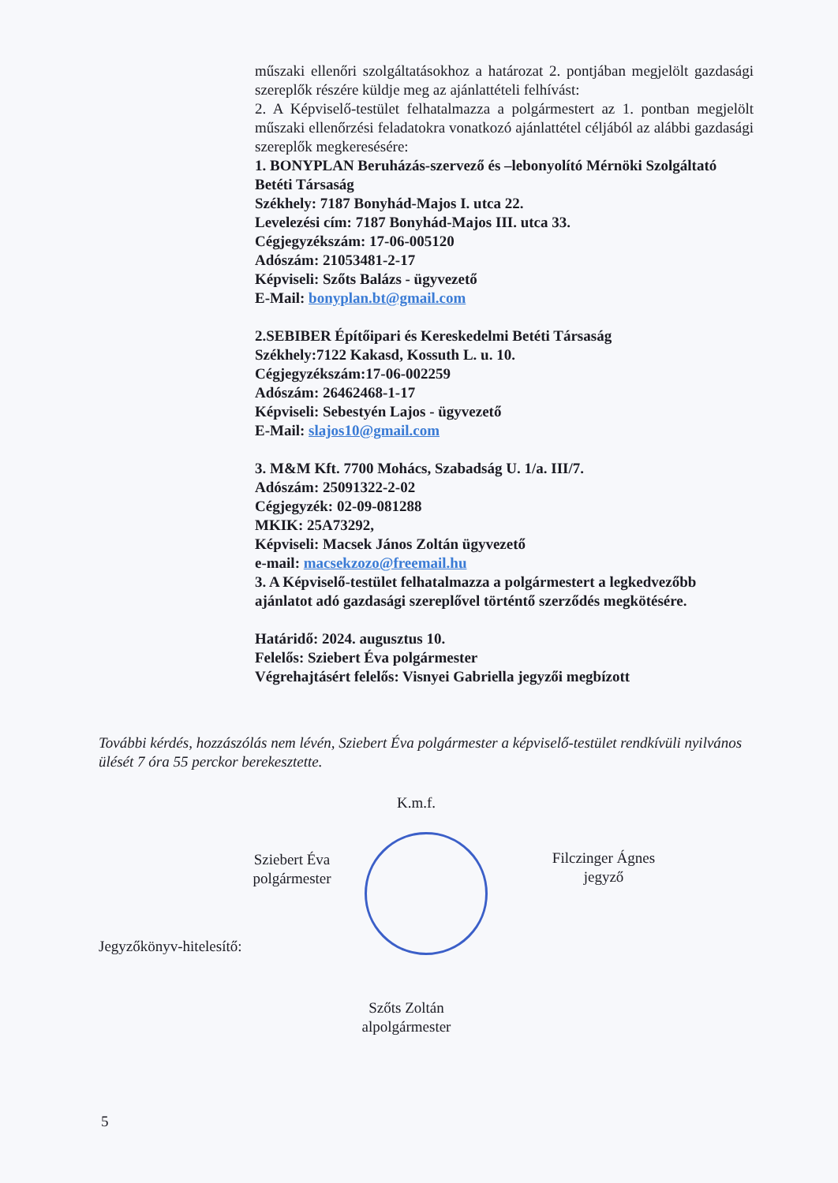műszaki ellenőri szolgáltatásokhoz a határozat 2. pontjában megjelölt gazdasági szereplők részére küldje meg az ajánlattételi felhívást:
2. A Képviselő-testület felhatalmazza a polgármestert az 1. pontban megjelölt műszaki ellenőrzési feladatokra vonatkozó ajánlattétel céljából az alábbi gazdasági szereplők megkeresésére:
1. BONYPLAN Beruházás-szervező és –lebonyolító Mérnöki Szolgáltató Betéti Társaság
Székhely: 7187 Bonyhád-Majos I. utca 22.
Levelezési cím: 7187 Bonyhád-Majos III. utca 33.
Cégjegyzékszám: 17-06-005120
Adószám: 21053481-2-17
Képviseli: Szőts Balázs - ügyvezető
E-Mail: bonyplan.bt@gmail.com
2.SEBIBER Építőipari és Kereskedelmi Betéti Társaság
Székhely:7122 Kakasd, Kossuth L. u. 10.
Cégjegyzékszám:17-06-002259
Adószám: 26462468-1-17
Képviseli: Sebestyén Lajos - ügyvezető
E-Mail: slajos10@gmail.com
3. M&M Kft. 7700 Mohács, Szabadság U. 1/a. III/7.
Adószám: 25091322-2-02
Cégjegyzék: 02-09-081288
MKIK: 25A73292,
Képviseli: Macsek János Zoltán ügyvezető
e-mail: macsekzozo@freemail.hu
3. A Képviselő-testület felhatalmazza a polgármestert a legkedvezőbb ajánlatot adó gazdasági szereplővel történtő szerződés megkötésére.
Határidő: 2024. augusztus 10.
Felelős: Sziebert Éva polgármester
Végrehajtásért felelős: Visnyei Gabriella jegyzői megbízott
További kérdés, hozzászólás nem lévén, Sziebert Éva polgármester a képviselő-testület rendkívüli nyilvános ülését 7 óra 55 perckor berekesztette.
K.m.f.
Sziebert Éva
polgármester
Filczinger Ágnes
jegyző
Jegyzőkönyv-hitelesítő:
Szőts Zoltán
alpolgármester
5